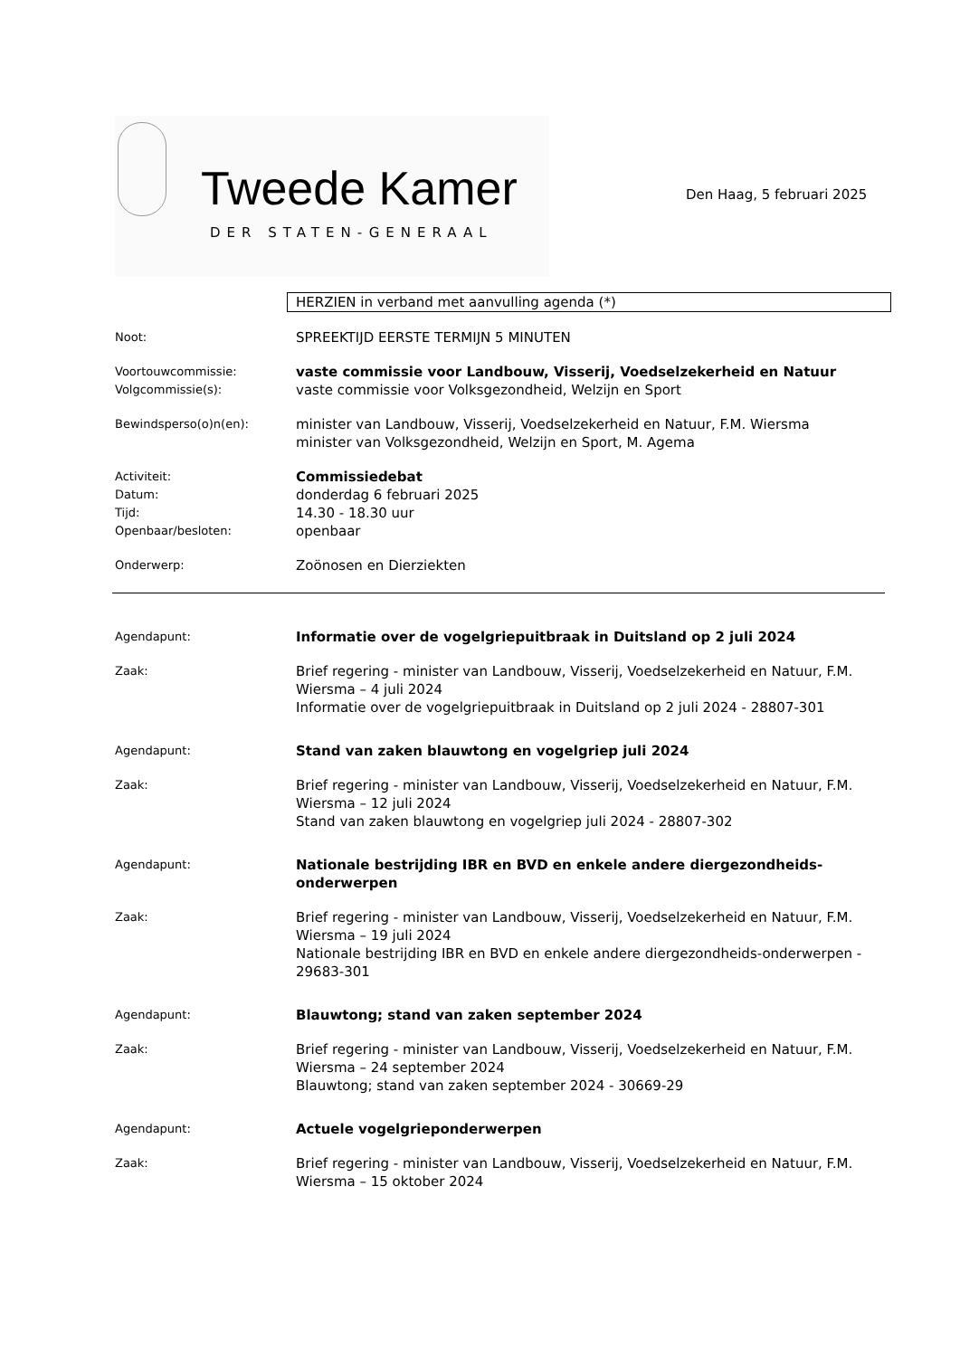Tweede Kamer
DER STATEN-GENERAAL
Den Haag, 5 februari 2025
HERZIEN in verband met aanvulling agenda (*)
Noot:
SPREEKTIJD EERSTE TERMIJN 5 MINUTEN
Voortouwcommissie:
Volgcommissie(s):
vaste commissie voor Landbouw, Visserij, Voedselzekerheid en Natuur
vaste commissie voor Volksgezondheid, Welzijn en Sport
Bewindsperso(o)n(en):
minister van Landbouw, Visserij, Voedselzekerheid en Natuur, F.M. Wiersma
minister van Volksgezondheid, Welzijn en Sport, M. Agema
Activiteit:
Datum:
Tijd:
Openbaar/besloten:
Commissiedebat
donderdag 6 februari 2025
14.30 - 18.30 uur
openbaar
Onderwerp:
Zoönosen en Dierziekten
Agendapunt:
Informatie over de vogelgriepuitbraak in Duitsland op 2 juli 2024
Zaak:
Brief regering - minister van Landbouw, Visserij, Voedselzekerheid en Natuur, F.M. Wiersma – 4 juli 2024
Informatie over de vogelgriepuitbraak in Duitsland op 2 juli 2024 - 28807-301
Agendapunt:
Stand van zaken blauwtong en vogelgriep juli 2024
Zaak:
Brief regering - minister van Landbouw, Visserij, Voedselzekerheid en Natuur, F.M. Wiersma – 12 juli 2024
Stand van zaken blauwtong en vogelgriep juli 2024 - 28807-302
Agendapunt:
Nationale bestrijding IBR en BVD en enkele andere diergezondheids-onderwerpen
Zaak:
Brief regering - minister van Landbouw, Visserij, Voedselzekerheid en Natuur, F.M. Wiersma – 19 juli 2024
Nationale bestrijding IBR en BVD en enkele andere diergezondheids-onderwerpen - 29683-301
Agendapunt:
Blauwtong; stand van zaken september 2024
Zaak:
Brief regering - minister van Landbouw, Visserij, Voedselzekerheid en Natuur, F.M. Wiersma – 24 september 2024
Blauwtong; stand van zaken september 2024 - 30669-29
Agendapunt:
Actuele vogelgrieponderwerpen
Zaak:
Brief regering - minister van Landbouw, Visserij, Voedselzekerheid en Natuur, F.M. Wiersma – 15 oktober 2024